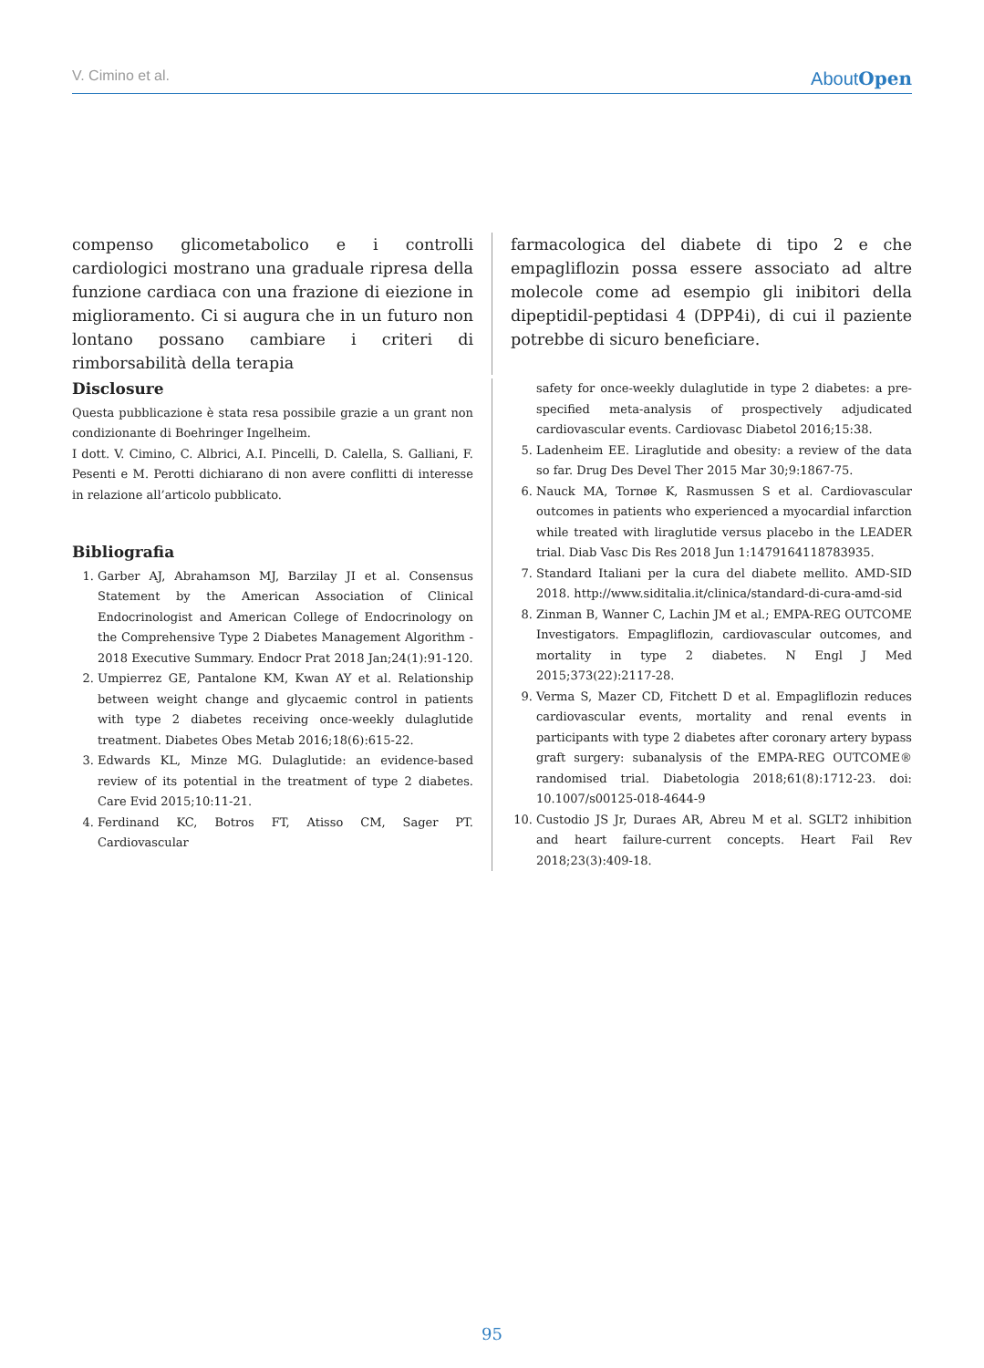V. Cimino et al. AboutOpen
compenso glicometabolico e i controlli cardiologici mostrano una graduale ripresa della funzione cardiaca con una frazione di eiezione in miglioramento. Ci si augura che in un futuro non lontano possano cambiare i criteri di rimborsabilità della terapia
farmacologica del diabete di tipo 2 e che empagliflozin possa essere associato ad altre molecole come ad esempio gli inibitori della dipeptidil-peptidasi 4 (DPP4i), di cui il paziente potrebbe di sicuro beneficiare.
Disclosure
Questa pubblicazione è stata resa possibile grazie a un grant non condizionante di Boehringer Ingelheim.
I dott. V. Cimino, C. Albrici, A.I. Pincelli, D. Calella, S. Galliani, F. Pesenti e M. Perotti dichiarano di non avere conflitti di interesse in relazione all’articolo pubblicato.
Bibliografia
1. Garber AJ, Abrahamson MJ, Barzilay JI et al. Consensus Statement by the American Association of Clinical Endocrinologist and American College of Endocrinology on the Comprehensive Type 2 Diabetes Management Algorithm - 2018 Executive Summary. Endocr Prat 2018 Jan;24(1):91-120.
2. Umpierrez GE, Pantalone KM, Kwan AY et al. Relationship between weight change and glycaemic control in patients with type 2 diabetes receiving once-weekly dulaglutide treatment. Diabetes Obes Metab 2016;18(6):615-22.
3. Edwards KL, Minze MG. Dulaglutide: an evidence-based review of its potential in the treatment of type 2 diabetes. Care Evid 2015;10:11-21.
4. Ferdinand KC, Botros FT, Atisso CM, Sager PT. Cardiovascular
safety for once-weekly dulaglutide in type 2 diabetes: a pre-specified meta-analysis of prospectively adjudicated cardiovascular events. Cardiovasc Diabetol 2016;15:38.
5. Ladenheim EE. Liraglutide and obesity: a review of the data so far. Drug Des Devel Ther 2015 Mar 30;9:1867-75.
6. Nauck MA, Tornøe K, Rasmussen S et al. Cardiovascular outcomes in patients who experienced a myocardial infarction while treated with liraglutide versus placebo in the LEADER trial. Diab Vasc Dis Res 2018 Jun 1:1479164118783935.
7. Standard Italiani per la cura del diabete mellito. AMD-SID 2018. http://www.siditalia.it/clinica/standard-di-cura-amd-sid
8. Zinman B, Wanner C, Lachin JM et al.; EMPA-REG OUTCOME Investigators. Empagliflozin, cardiovascular outcomes, and mortality in type 2 diabetes. N Engl J Med 2015;373(22):2117-28.
9. Verma S, Mazer CD, Fitchett D et al. Empagliflozin reduces cardiovascular events, mortality and renal events in participants with type 2 diabetes after coronary artery bypass graft surgery: subanalysis of the EMPA-REG OUTCOME® randomised trial. Diabetologia 2018;61(8):1712-23. doi: 10.1007/s00125-018-4644-9
10. Custodio JS Jr, Duraes AR, Abreu M et al. SGLT2 inhibition and heart failure-current concepts. Heart Fail Rev 2018;23(3):409-18.
95